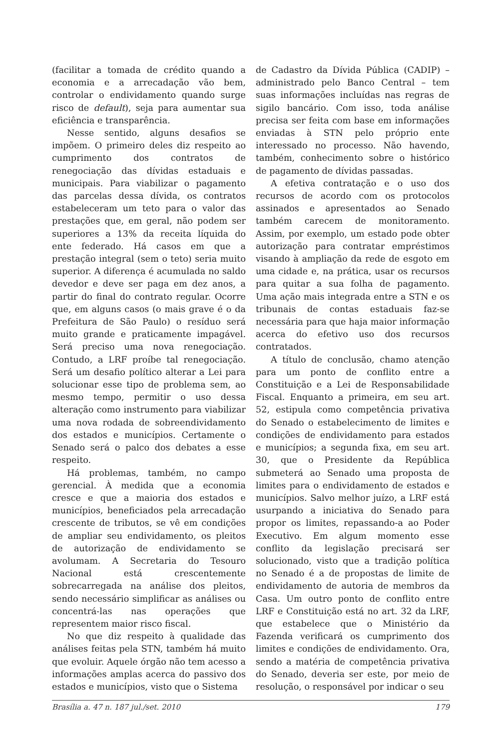(facilitar a tomada de crédito quando a economia e a arrecadação vão bem, controlar o endividamento quando surge risco de default), seja para aumentar sua eficiência e transparência.
Nesse sentido, alguns desafios se impõem. O primeiro deles diz respeito ao cumprimento dos contratos de renegociação das dívidas estaduais e municipais. Para viabilizar o pagamento das parcelas dessa dívida, os contratos estabeleceram um teto para o valor das prestações que, em geral, não podem ser superiores a 13% da receita líquida do ente federado. Há casos em que a prestação integral (sem o teto) seria muito superior. A diferença é acumulada no saldo devedor e deve ser paga em dez anos, a partir do final do contrato regular. Ocorre que, em alguns casos (o mais grave é o da Prefeitura de São Paulo) o resíduo será muito grande e praticamente impagável. Será preciso uma nova renegociação. Contudo, a LRF proíbe tal renegociação. Será um desafio político alterar a Lei para solucionar esse tipo de problema sem, ao mesmo tempo, permitir o uso dessa alteração como instrumento para viabilizar uma nova rodada de sobreendividamento dos estados e municípios. Certamente o Senado será o palco dos debates a esse respeito.
Há problemas, também, no campo gerencial. À medida que a economia cresce e que a maioria dos estados e municípios, beneficiados pela arrecadação crescente de tributos, se vê em condições de ampliar seu endividamento, os pleitos de autorização de endividamento se avolumam. A Secretaria do Tesouro Nacional está crescentemente sobrecarregada na análise dos pleitos, sendo necessário simplificar as análises ou concentrá-las nas operações que representem maior risco fiscal.
No que diz respeito à qualidade das análises feitas pela STN, também há muito que evoluir. Aquele órgão não tem acesso a informações amplas acerca do passivo dos estados e municípios, visto que o Sistema
de Cadastro da Dívida Pública (CADIP) – administrado pelo Banco Central – tem suas informações incluídas nas regras de sigilo bancário. Com isso, toda análise precisa ser feita com base em informações enviadas à STN pelo próprio ente interessado no processo. Não havendo, também, conhecimento sobre o histórico de pagamento de dívidas passadas.
A efetiva contratação e o uso dos recursos de acordo com os protocolos assinados e apresentados ao Senado também carecem de monitoramento. Assim, por exemplo, um estado pode obter autorização para contratar empréstimos visando à ampliação da rede de esgoto em uma cidade e, na prática, usar os recursos para quitar a sua folha de pagamento. Uma ação mais integrada entre a STN e os tribunais de contas estaduais faz-se necessária para que haja maior informação acerca do efetivo uso dos recursos contratados.
A título de conclusão, chamo atenção para um ponto de conflito entre a Constituição e a Lei de Responsabilidade Fiscal. Enquanto a primeira, em seu art. 52, estipula como competência privativa do Senado o estabelecimento de limites e condições de endividamento para estados e municípios; a segunda fixa, em seu art. 30, que o Presidente da República submeterá ao Senado uma proposta de limites para o endividamento de estados e municípios. Salvo melhor juízo, a LRF está usurpando a iniciativa do Senado para propor os limites, repassando-a ao Poder Executivo. Em algum momento esse conflito da legislação precisará ser solucionado, visto que a tradição política no Senado é a de propostas de limite de endividamento de autoria de membros da Casa. Um outro ponto de conflito entre LRF e Constituição está no art. 32 da LRF, que estabelece que o Ministério da Fazenda verificará os cumprimento dos limites e condições de endividamento. Ora, sendo a matéria de competência privativa do Senado, deveria ser este, por meio de resolução, o responsável por indicar o seu
Brasília a. 47 n. 187 jul./set. 2010 179